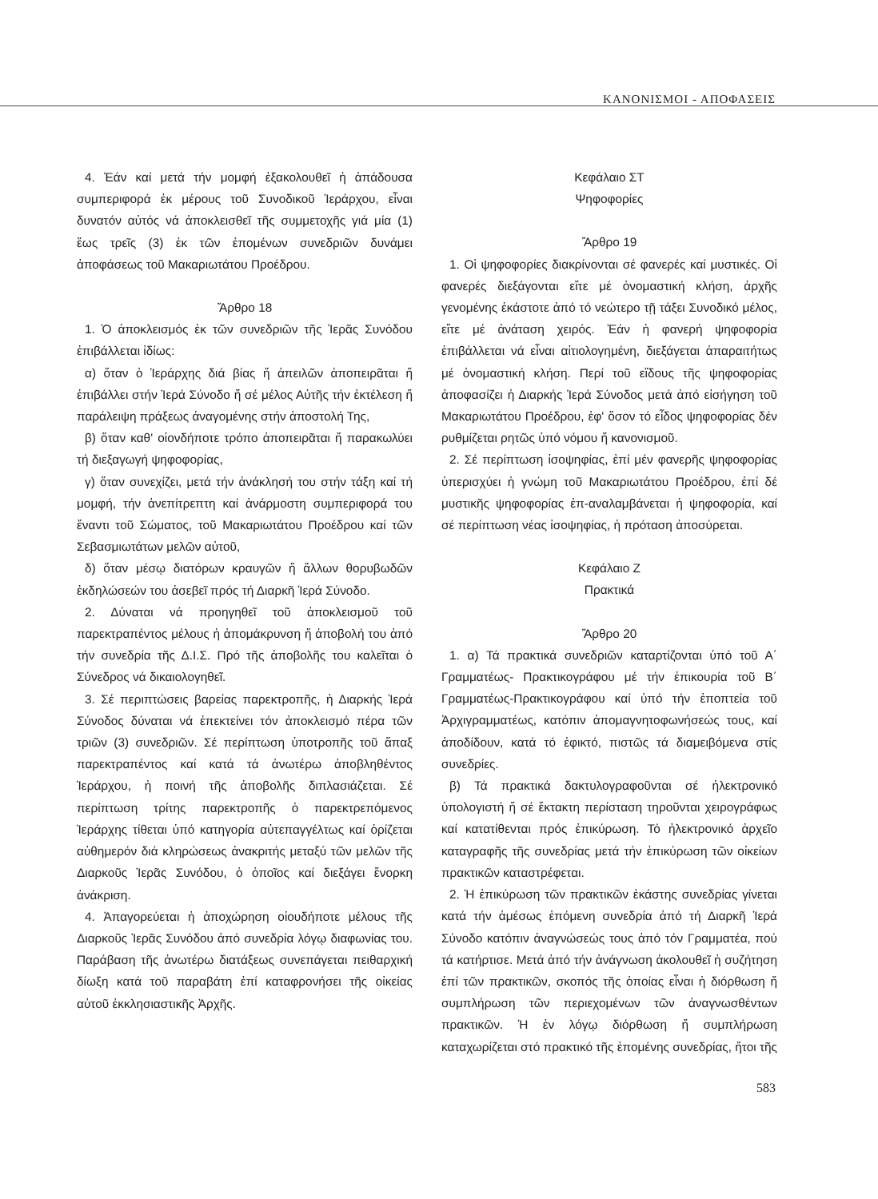ΚΑΝΟΝΙΣΜΟΙ - ΑΠΟΦΑΣΕΙΣ
4. Ἐάν καί μετά τήν μομφή ἐξακολουθεῖ ἡ ἀπάδουσα συμπεριφορά ἐκ μέρους τοῦ Συνοδικοῦ Ἱεράρχου, εἶναι δυνατόν αὐτός νά ἀποκλεισθεῖ τῆς συμμετοχῆς γιά μία (1) ἕως τρεῖς (3) ἐκ τῶν ἑπομένων συνεδριῶν δυνάμει ἀποφάσεως τοῦ Μακαριωτάτου Προέδρου.
Ἄρθρο 18
1. Ὁ ἀποκλεισμός ἐκ τῶν συνεδριῶν τῆς Ἱερᾶς Συνόδου ἐπιβάλλεται ἰδίως:
α) ὅταν ὁ Ἱεράρχης διά βίας ἤ ἀπειλῶν ἀποπειρᾶται ἤ ἐπιβάλλει στήν Ἱερά Σύνοδο ἤ σέ μέλος Αὐτῆς τήν ἐκτέλεση ἤ παράλειψη πράξεως ἀναγομένης στήν ἀποστολή Της,
β) ὅταν καθ' οἱονδήποτε τρόπο ἀποπειρᾶται ἤ παρακωλύει τή διεξαγωγή ψηφοφορίας,
γ) ὅταν συνεχίζει, μετά τήν ἀνάκλησή του στήν τάξη καί τή μομφή, τήν ἀνεπίτρεπτη καί ἀνάρμοστη συμπεριφορά του ἔναντι τοῦ Σώματος, τοῦ Μακαριωτάτου Προέδρου καί τῶν Σεβασμιωτάτων μελῶν αὐτοῦ,
δ) ὅταν μέσῳ διατόρων κραυγῶν ἤ ἄλλων θορυβωδῶν ἐκδηλώσεών του ἀσεβεῖ πρός τή Διαρκῆ Ἱερά Σύνοδο.
2. Δύναται νά προηγηθεῖ τοῦ ἀποκλεισμοῦ τοῦ παρεκτραπέντος μέλους ἡ ἀπομάκρυνση ἤ ἀποβολή του ἀπό τήν συνεδρία τῆς Δ.Ι.Σ. Πρό τῆς ἀποβολῆς του καλεῖται ὁ Σύνεδρος νά δικαιολογηθεῖ.
3. Σέ περιπτώσεις βαρείας παρεκτροπῆς, ἡ Διαρκής Ἱερά Σύνοδος δύναται νά ἐπεκτείνει τόν ἀποκλεισμό πέρα τῶν τριῶν (3) συνεδριῶν. Σέ περίπτωση ὑποτροπῆς τοῦ ἅπαξ παρεκτραπέντος καί κατά τά ἀνωτέρω ἀποβληθέντος Ἱεράρχου, ἡ ποινή τῆς ἀποβολῆς διπλασιάζεται. Σέ περίπτωση τρίτης παρεκτροπῆς ὁ παρεκτρεπόμενος Ἱεράρχης τίθεται ὑπό κατηγορία αὐτεπαγγέλτως καί ὁρίζεται αὐθημερόν διά κληρώσεως ἀνακριτής μεταξύ τῶν μελῶν τῆς Διαρκοῦς Ἱερᾶς Συνόδου, ὁ ὁποῖος καί διεξάγει ἔνορκη ἀνάκριση.
4. Ἀπαγορεύεται ἡ ἀποχώρηση οἱουδήποτε μέλους τῆς Διαρκοῦς Ἱερᾶς Συνόδου ἀπό συνεδρία λόγῳ διαφωνίας του. Παράβαση τῆς ἀνωτέρω διατάξεως συνεπάγεται πειθαρχική δίωξη κατά τοῦ παραβάτη ἐπί καταφρονήσει τῆς οἰκείας αὐτοῦ ἐκκλησιαστικῆς Ἀρχῆς.
Κεφάλαιο ΣΤ
Ψηφοφορίες
Ἄρθρο 19
1. Οἱ ψηφοφορίες διακρίνονται σέ φανερές καί μυστικές. Οἱ φανερές διεξάγονται εἴτε μέ ὀνομαστική κλήση, ἀρχῆς γενομένης ἑκάστοτε ἀπό τό νεώτερο τῇ τάξει Συνοδικό μέλος, εἴτε μέ ἀνάταση χειρός. Ἐάν ἡ φανερή ψηφοφορία ἐπιβάλλεται νά εἶναι αἰτιολογημένη, διεξάγεται ἀπαραιτήτως μέ ὀνομαστική κλήση. Περί τοῦ εἴδους τῆς ψηφοφορίας ἀποφασίζει ἡ Διαρκής Ἱερά Σύνοδος μετά ἀπό εἰσήγηση τοῦ Μακαριωτάτου Προέδρου, ἐφ' ὅσον τό εἶδος ψηφοφορίας δέν ρυθμίζεται ρητῶς ὑπό νόμου ἤ κανονισμοῦ.
2. Σέ περίπτωση ἰσοψηφίας, ἐπί μέν φανερῆς ψηφοφορίας ὑπερισχύει ἡ γνώμη τοῦ Μακαριωτάτου Προέδρου, ἐπί δέ μυστικῆς ψηφοφορίας ἐπ-αναλαμβάνεται ἡ ψηφοφορία, καί σέ περίπτωση νέας ἰσοψηφίας, ἡ πρόταση ἀποσύρεται.
Κεφάλαιο Ζ
Πρακτικά
Ἄρθρο 20
1. α) Τά πρακτικά συνεδριῶν καταρτίζονται ὑπό τοῦ Α΄ Γραμματέως- Πρακτικογράφου μέ τήν ἐπικουρία τοῦ Β΄ Γραμματέως-Πρακτικογράφου καί ὑπό τήν ἐποπτεία τοῦ Ἀρχιγραμματέως, κατόπιν ἀπομαγνητοφωνήσεώς τους, καί ἀποδίδουν, κατά τό ἐφικτό, πιστῶς τά διαμειβόμενα στίς συνεδρίες.
β) Τά πρακτικά δακτυλογραφοῦνται σέ ἠλεκτρονικό ὑπολογιστή ἤ σέ ἔκτακτη περίσταση τηροῦνται χειρογράφως καί κατατίθενται πρός ἐπικύρωση. Τό ἠλεκτρονικό ἀρχεῖο καταγραφῆς τῆς συνεδρίας μετά τήν ἐπικύρωση τῶν οἰκείων πρακτικῶν καταστρέφεται.
2. Ἡ ἐπικύρωση τῶν πρακτικῶν ἑκάστης συνεδρίας γίνεται κατά τήν ἀμέσως ἑπόμενη συνεδρία ἀπό τή Διαρκῆ Ἱερά Σύνοδο κατόπιν ἀναγνώσεώς τους ἀπό τόν Γραμματέα, πού τά κατήρτισε. Μετά ἀπό τήν ἀνάγνωση ἀκολουθεῖ ἡ συζήτηση ἐπί τῶν πρακτικῶν, σκοπός τῆς ὁποίας εἶναι ἡ διόρθωση ἤ συμπλήρωση τῶν περιεχομένων τῶν ἀναγνωσθέντων πρακτικῶν. Ἡ ἐν λόγῳ διόρθωση ἤ συμπλήρωση καταχωρίζεται στό πρακτικό τῆς ἑπομένης συνεδρίας, ἤτοι τῆς
583